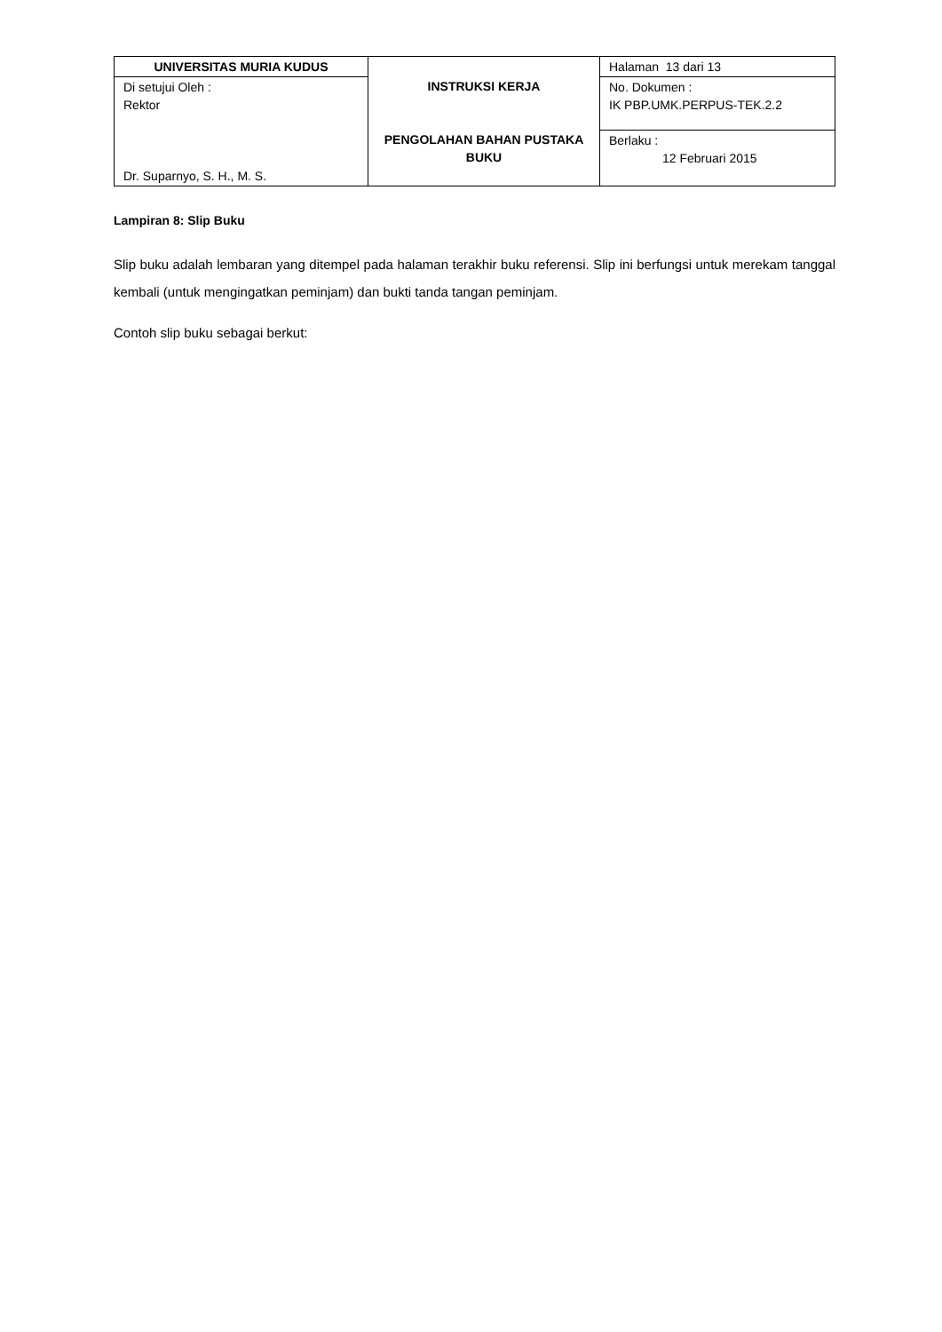| UNIVERSITAS MURIA KUDUS | INSTRUKSI KERJA PENGOLAHAN BAHAN PUSTAKA BUKU | Halaman 13 dari 13 |
| Di setujui Oleh : Rektor Dr. Suparnyo, S. H., M. S. | | No. Dokumen : IK PBP.UMK.PERPUS-TEK.2.2 |
| | | Berlaku : 12 Februari 2015 |
Lampiran 8: Slip Buku
Slip buku adalah lembaran yang ditempel pada halaman terakhir buku referensi. Slip ini berfungsi untuk merekam tanggal kembali (untuk mengingatkan peminjam) dan bukti tanda tangan peminjam.
Contoh slip buku sebagai berkut: